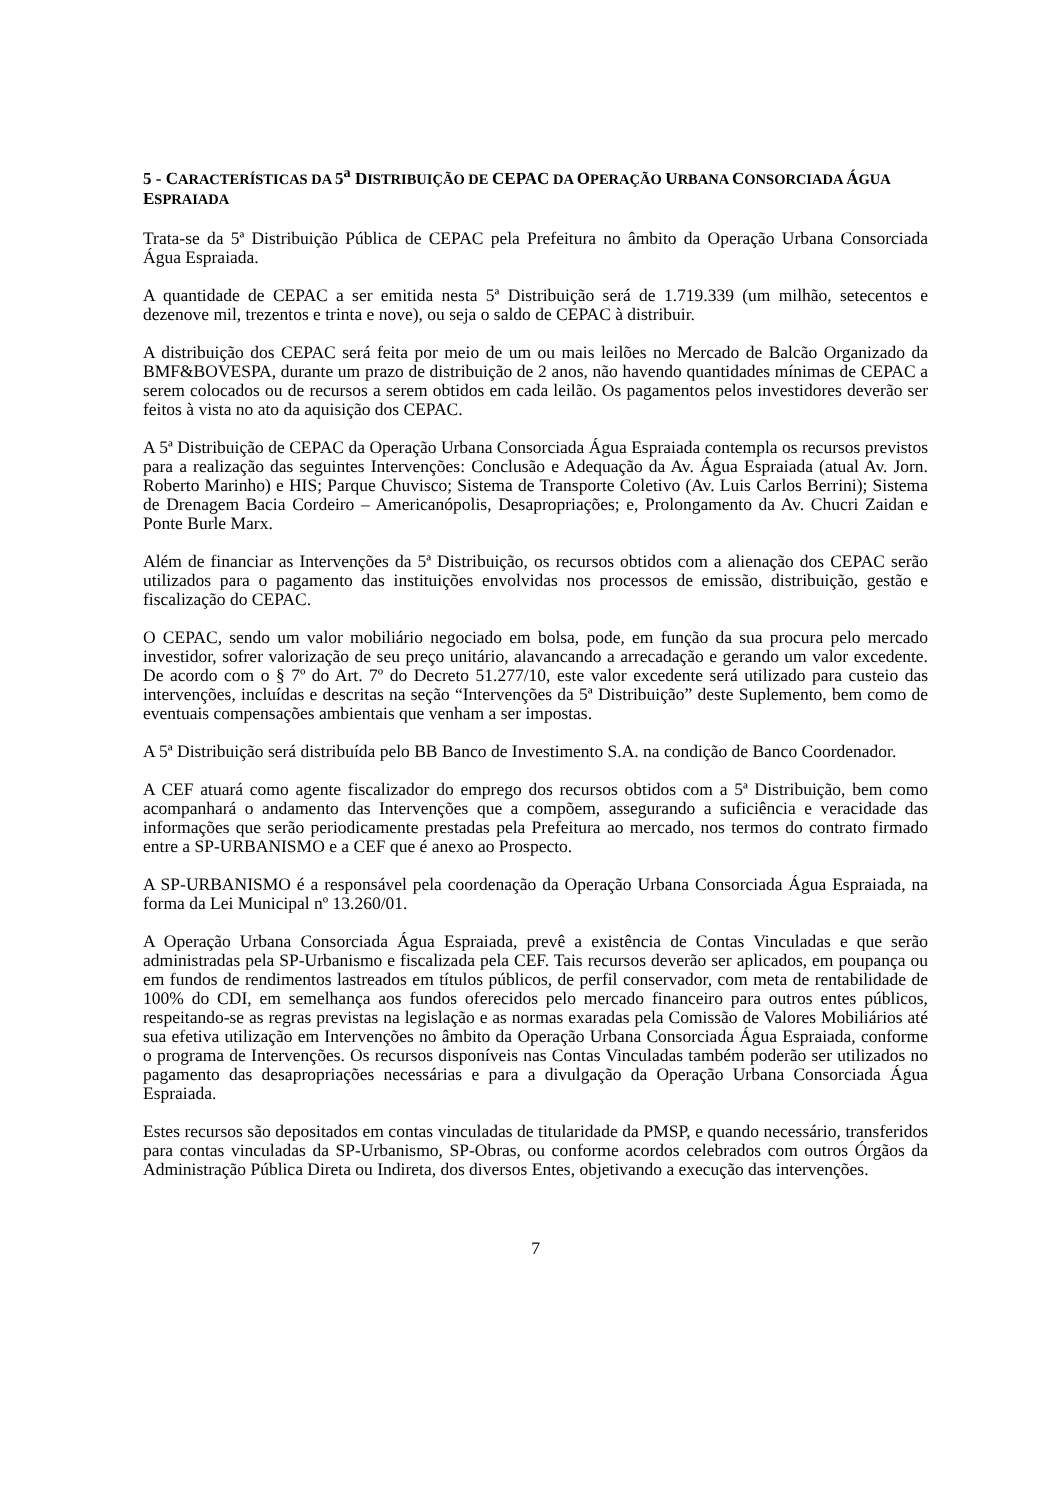5 - CARACTERÍSTICAS DA 5<sup>a</sup> DISTRIBUIÇÃO DE CEPAC DA OPERAÇÃO URBANA CONSORCIADA ÁGUA ESPRAIADA
Trata-se da 5ª Distribuição Pública de CEPAC pela Prefeitura no âmbito da Operação Urbana Consorciada Água Espraiada.
A quantidade de CEPAC a ser emitida nesta 5ª Distribuição será de 1.719.339 (um milhão, setecentos e dezenove mil, trezentos e trinta e nove), ou seja o saldo de CEPAC à distribuir.
A distribuição dos CEPAC será feita por meio de um ou mais leilões no Mercado de Balcão Organizado da BMF&BOVESPA, durante um prazo de distribuição de 2 anos, não havendo quantidades mínimas de CEPAC a serem colocados ou de recursos a serem obtidos em cada leilão. Os pagamentos pelos investidores deverão ser feitos à vista no ato da aquisição dos CEPAC.
A 5ª Distribuição de CEPAC da Operação Urbana Consorciada Água Espraiada contempla os recursos previstos para a realização das seguintes Intervenções: Conclusão e Adequação da Av. Água Espraiada (atual Av. Jorn. Roberto Marinho) e HIS; Parque Chuvisco; Sistema de Transporte Coletivo (Av. Luis Carlos Berrini); Sistema de Drenagem Bacia Cordeiro – Americanópolis, Desapropriações; e, Prolongamento da Av. Chucri Zaidan e Ponte Burle Marx.
Além de financiar as Intervenções da 5ª Distribuição, os recursos obtidos com a alienação dos CEPAC serão utilizados para o pagamento das instituições envolvidas nos processos de emissão, distribuição, gestão e fiscalização do CEPAC.
O CEPAC, sendo um valor mobiliário negociado em bolsa, pode, em função da sua procura pelo mercado investidor, sofrer valorização de seu preço unitário, alavancando a arrecadação e gerando um valor excedente. De acordo com o § 7º do Art. 7º do Decreto 51.277/10, este valor excedente será utilizado para custeio das intervenções, incluídas e descritas na seção “Intervenções da 5ª Distribuição” deste Suplemento, bem como de eventuais compensações ambientais que venham a ser impostas.
A 5ª Distribuição será distribuída pelo BB Banco de Investimento S.A. na condição de Banco Coordenador.
A CEF atuará como agente fiscalizador do emprego dos recursos obtidos com a 5ª Distribuição, bem como acompanhará o andamento das Intervenções que a compõem, assegurando a suficiência e veracidade das informações que serão periodicamente prestadas pela Prefeitura ao mercado, nos termos do contrato firmado entre a SP-URBANISMO e a CEF que é anexo ao Prospecto.
A SP-URBANISMO é a responsável pela coordenação da Operação Urbana Consorciada Água Espraiada, na forma da Lei Municipal nº 13.260/01.
A Operação Urbana Consorciada Água Espraiada, prevê a existência de Contas Vinculadas e que serão administradas pela SP-Urbanismo e fiscalizada pela CEF. Tais recursos deverão ser aplicados, em poupança ou em fundos de rendimentos lastreados em títulos públicos, de perfil conservador, com meta de rentabilidade de 100% do CDI, em semelhança aos fundos oferecidos pelo mercado financeiro para outros entes públicos, respeitando-se as regras previstas na legislação e as normas exaradas pela Comissão de Valores Mobiliários até sua efetiva utilização em Intervenções no âmbito da Operação Urbana Consorciada Água Espraiada, conforme o programa de Intervenções. Os recursos disponíveis nas Contas Vinculadas também poderão ser utilizados no pagamento das desapropriações necessárias e para a divulgação da Operação Urbana Consorciada Água Espraiada.
Estes recursos são depositados em contas vinculadas de titularidade da PMSP, e quando necessário, transferidos para contas vinculadas da SP-Urbanismo, SP-Obras, ou conforme acordos celebrados com outros Órgãos da Administração Pública Direta ou Indireta, dos diversos Entes, objetivando a execução das intervenções.
7